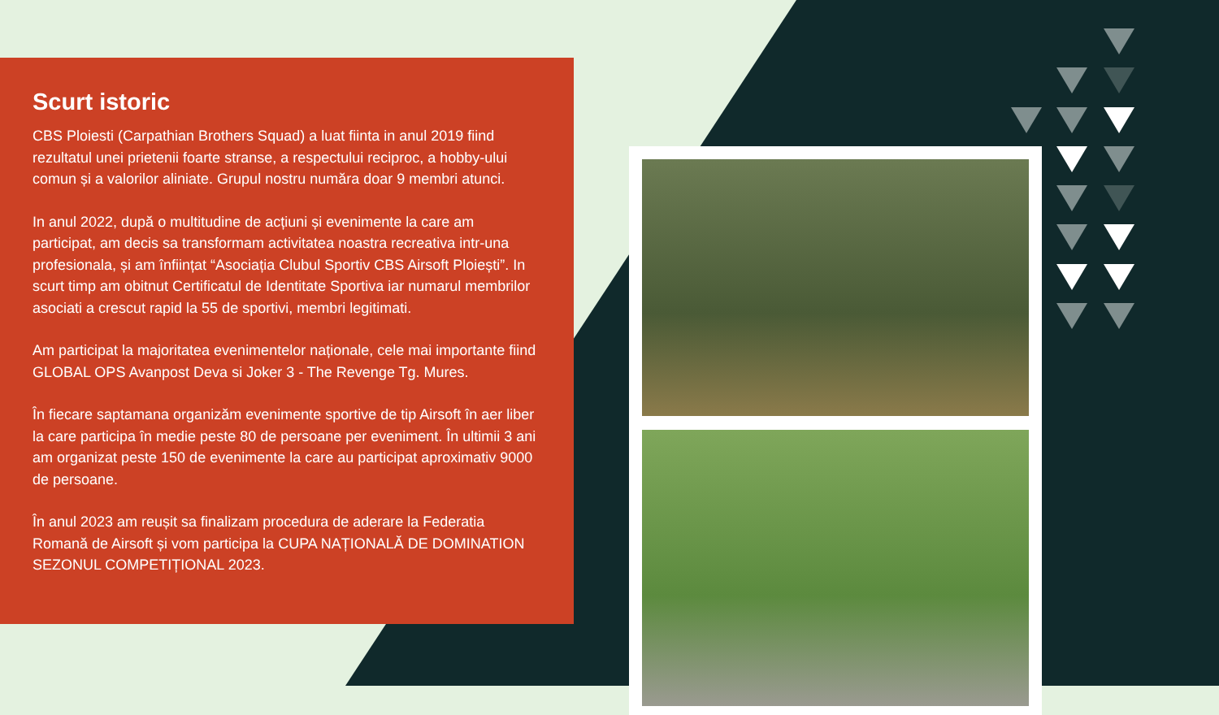Scurt istoric
CBS Ploiesti (Carpathian Brothers Squad) a luat fiinta in anul 2019 fiind rezultatul unei prietenii foarte stranse, a respectului reciproc, a hobby-ului comun și a valorilor aliniate. Grupul nostru număra doar 9 membri atunci.
In anul 2022, după o multitudine de acțiuni și evenimente la care am participat, am decis sa transformam activitatea noastra recreativa intr-una profesionala, și am înființat “Asociația Clubul Sportiv CBS Airsoft Ploiești”. In scurt timp am obitnut Certificatul de Identitate Sportiva iar numarul membrilor asociati a crescut rapid la 55 de sportivi, membri legitimati.
Am participat la majoritatea evenimentelor naționale, cele mai importante fiind GLOBAL OPS Avanpost Deva si Joker 3 - The Revenge Tg. Mures.
În fiecare saptamana organizăm evenimente sportive de tip Airsoft în aer liber la care participa în medie peste 80 de persoane per eveniment. În ultimii 3 ani am organizat peste 150 de evenimente la care au participat aproximativ 9000 de persoane.
În anul 2023 am reușit sa finalizam procedura de aderare la Federatia Romană de Airsoft și vom participa la CUPA NAȚIONALĂ DE DOMINATION SEZONUL COMPETIȚIONAL 2023.